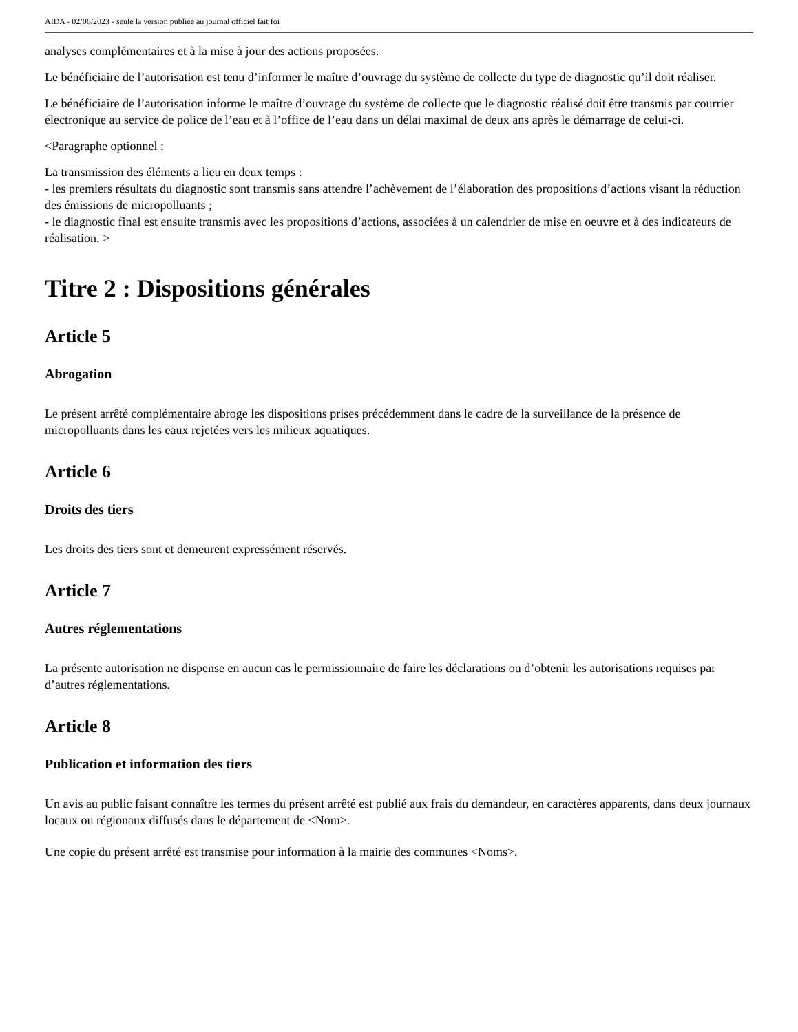AIDA - 02/06/2023 - seule la version publiée au journal officiel fait foi
analyses complémentaires et à la mise à jour des actions proposées.
Le bénéficiaire de l’autorisation est tenu d’informer le maître d’ouvrage du système de collecte du type de diagnostic qu’il doit réaliser.
Le bénéficiaire de l’autorisation informe le maître d’ouvrage du système de collecte que le diagnostic réalisé doit être transmis par courrier électronique au service de police de l’eau et à l’office de l’eau dans un délai maximal de deux ans après le démarrage de celui-ci.
<Paragraphe optionnel :
La transmission des éléments a lieu en deux temps :
- les premiers résultats du diagnostic sont transmis sans attendre l’achèvement de l’élaboration des propositions d’actions visant la réduction des émissions de micropolluants ;
- le diagnostic final est ensuite transmis avec les propositions d’actions, associées à un calendrier de mise en oeuvre et à des indicateurs de réalisation. >
Titre 2 : Dispositions générales
Article 5
Abrogation
Le présent arrêté complémentaire abroge les dispositions prises précédemment dans le cadre de la surveillance de la présence de micropolluants dans les eaux rejetées vers les milieux aquatiques.
Article 6
Droits des tiers
Les droits des tiers sont et demeurent expressément réservés.
Article 7
Autres réglementations
La présente autorisation ne dispense en aucun cas le permissionnaire de faire les déclarations ou d’obtenir les autorisations requises par d’autres réglementations.
Article 8
Publication et information des tiers
Un avis au public faisant connaître les termes du présent arrêté est publié aux frais du demandeur, en caractères apparents, dans deux journaux locaux ou régionaux diffusés dans le département de <Nom>.
Une copie du présent arrêté est transmise pour information à la mairie des communes <Noms>.